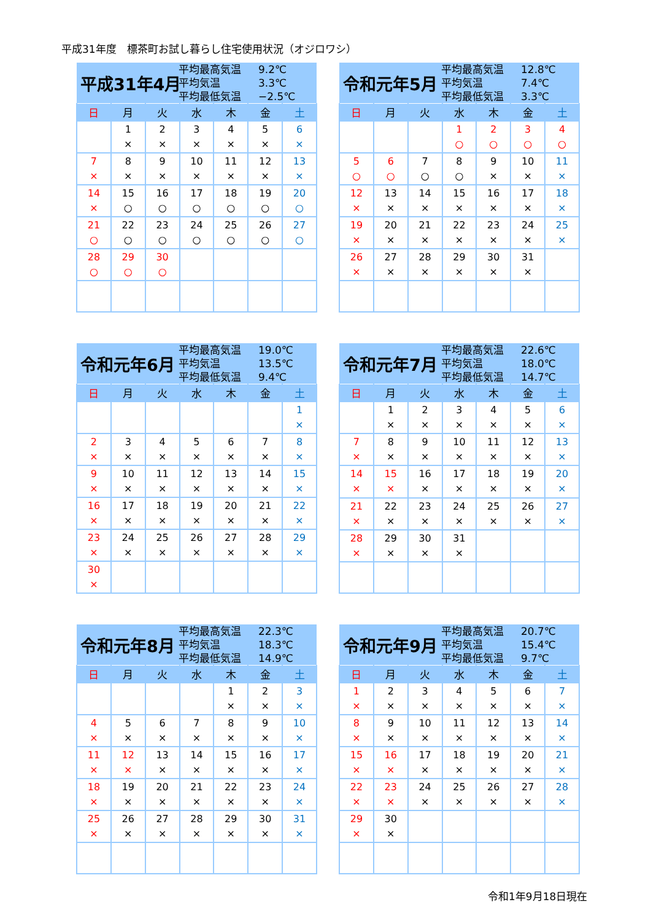平成31年度　標茶町お試し暮らし住宅使用状況（オジロワシ）
| 平成31年4月 平均最高気温 9.2℃ 平均気温 3.3℃ 平均最低気温 −2.5℃ | | | | | | |
| 日 | 月 | 火 | 水 | 木 | 金 | 土 |
| | 1 × | 2 × | 3 × | 4 × | 5 × | 6 × |
| 7 × | 8 × | 9 × | 10 × | 11 × | 12 × | 13 × |
| 14 × | 15 ○ | 16 ○ | 17 ○ | 18 ○ | 19 ○ | 20 ○ |
| 21 ○ | 22 ○ | 23 ○ | 24 ○ | 25 ○ | 26 ○ | 27 ○ |
| 28 ○ | 29 ○ | 30 ○ | | | | |
| 令和元年5月 平均最高気温 12.8℃ 平均気温 7.4℃ 平均最低気温 3.3℃ | | | | | | |
| 日 | 月 | 火 | 水 | 木 | 金 | 土 |
| | | | 1 ○ | 2 ○ | 3 ○ | 4 ○ |
| 5 ○ | 6 ○ | 7 ○ | 8 ○ | 9 × | 10 × | 11 × |
| 12 × | 13 × | 14 × | 15 × | 16 × | 17 × | 18 × |
| 19 × | 20 × | 21 × | 22 × | 23 × | 24 × | 25 × |
| 26 × | 27 × | 28 × | 29 × | 30 × | 31 × | |
| 令和元年6月 平均最高気温 19.0℃ 平均気温 13.5℃ 平均最低気温 9.4℃ | | | | | | |
| 日 | 月 | 火 | 水 | 木 | 金 | 土 |
| | | | | | | 1 × |
| 2 × | 3 × | 4 × | 5 × | 6 × | 7 × | 8 × |
| 9 × | 10 × | 11 × | 12 × | 13 × | 14 × | 15 × |
| 16 × | 17 × | 18 × | 19 × | 20 × | 21 × | 22 × |
| 23 × | 24 × | 25 × | 26 × | 27 × | 28 × | 29 × |
| 30 × | | | | | | |
| 令和元年7月 平均最高気温 22.6℃ 平均気温 18.0℃ 平均最低気温 14.7℃ | | | | | | |
| 日 | 月 | 火 | 水 | 木 | 金 | 土 |
| | 1 × | 2 × | 3 × | 4 × | 5 × | 6 × |
| 7 × | 8 × | 9 × | 10 × | 11 × | 12 × | 13 × |
| 14 × | 15 × | 16 × | 17 × | 18 × | 19 × | 20 × |
| 21 × | 22 × | 23 × | 24 × | 25 × | 26 × | 27 × |
| 28 × | 29 × | 30 × | 31 × | | | |
| 令和元年8月 平均最高気温 22.3℃ 平均気温 18.3℃ 平均最低気温 14.9℃ | | | | | | |
| 日 | 月 | 火 | 水 | 木 | 金 | 土 |
| | | | | 1 × | 2 × | 3 × |
| 4 × | 5 × | 6 × | 7 × | 8 × | 9 × | 10 × |
| 11 × | 12 × | 13 × | 14 × | 15 × | 16 × | 17 × |
| 18 × | 19 × | 20 × | 21 × | 22 × | 23 × | 24 × |
| 25 × | 26 × | 27 × | 28 × | 29 × | 30 × | 31 × |
| 令和元年9月 平均最高気温 20.7℃ 平均気温 15.4℃ 平均最低気温 9.7℃ | | | | | | |
| 日 | 月 | 火 | 水 | 木 | 金 | 土 |
| 1 × | 2 × | 3 × | 4 × | 5 × | 6 × | 7 × |
| 8 × | 9 × | 10 × | 11 × | 12 × | 13 × | 14 × |
| 15 × | 16 × | 17 × | 18 × | 19 × | 20 × | 21 × |
| 22 × | 23 × | 24 × | 25 × | 26 × | 27 × | 28 × |
| 29 × | 30 × | | | | | |
令和1年9月18日現在